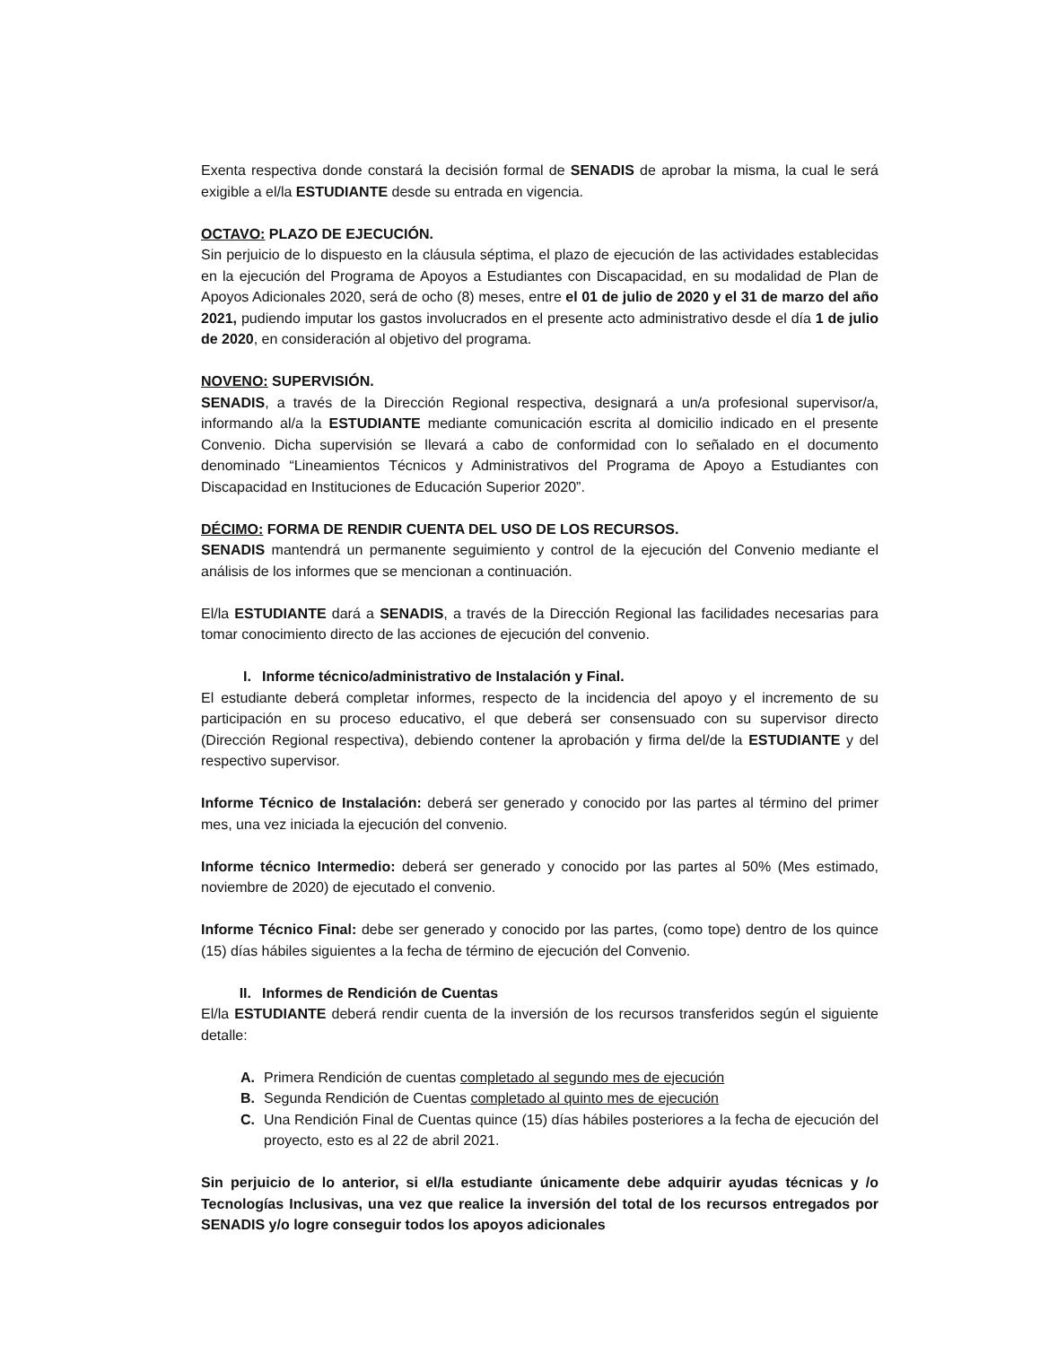Exenta respectiva donde constará la decisión formal de SENADIS de aprobar la misma, la cual le será exigible a el/la ESTUDIANTE desde su entrada en vigencia.
OCTAVO: PLAZO DE EJECUCIÓN.
Sin perjuicio de lo dispuesto en la cláusula séptima, el plazo de ejecución de las actividades establecidas en la ejecución del Programa de Apoyos a Estudiantes con Discapacidad, en su modalidad de Plan de Apoyos Adicionales 2020, será de ocho (8) meses, entre el 01 de julio de 2020 y el 31 de marzo del año 2021, pudiendo imputar los gastos involucrados en el presente acto administrativo desde el día 1 de julio de 2020, en consideración al objetivo del programa.
NOVENO: SUPERVISIÓN.
SENADIS, a través de la Dirección Regional respectiva, designará a un/a profesional supervisor/a, informando al/a la ESTUDIANTE mediante comunicación escrita al domicilio indicado en el presente Convenio. Dicha supervisión se llevará a cabo de conformidad con lo señalado en el documento denominado “Lineamientos Técnicos y Administrativos del Programa de Apoyo a Estudiantes con Discapacidad en Instituciones de Educación Superior 2020”.
DÉCIMO: FORMA DE RENDIR CUENTA DEL USO DE LOS RECURSOS.
SENADIS mantendrá un permanente seguimiento y control de la ejecución del Convenio mediante el análisis de los informes que se mencionan a continuación.
El/la ESTUDIANTE dará a SENADIS, a través de la Dirección Regional las facilidades necesarias para tomar conocimiento directo de las acciones de ejecución del convenio.
I. Informe técnico/administrativo de Instalación y Final.
El estudiante deberá completar informes, respecto de la incidencia del apoyo y el incremento de su participación en su proceso educativo, el que deberá ser consensuado con su supervisor directo (Dirección Regional respectiva), debiendo contener la aprobación y firma del/de la ESTUDIANTE y del respectivo supervisor.
Informe Técnico de Instalación: deberá ser generado y conocido por las partes al término del primer mes, una vez iniciada la ejecución del convenio.
Informe técnico Intermedio: deberá ser generado y conocido por las partes al 50% (Mes estimado, noviembre de 2020) de ejecutado el convenio.
Informe Técnico Final: debe ser generado y conocido por las partes, (como tope) dentro de los quince (15) días hábiles siguientes a la fecha de término de ejecución del Convenio.
II. Informes de Rendición de Cuentas
El/la ESTUDIANTE deberá rendir cuenta de la inversión de los recursos transferidos según el siguiente detalle:
A. Primera Rendición de cuentas completado al segundo mes de ejecución
B. Segunda Rendición de Cuentas completado al quinto mes de ejecución
C. Una Rendición Final de Cuentas quince (15) días hábiles posteriores a la fecha de ejecución del proyecto, esto es al 22 de abril 2021.
Sin perjuicio de lo anterior, si el/la estudiante únicamente debe adquirir ayudas técnicas y /o Tecnologías Inclusivas, una vez que realice la inversión del total de los recursos entregados por SENADIS y/o logre conseguir todos los apoyos adicionales